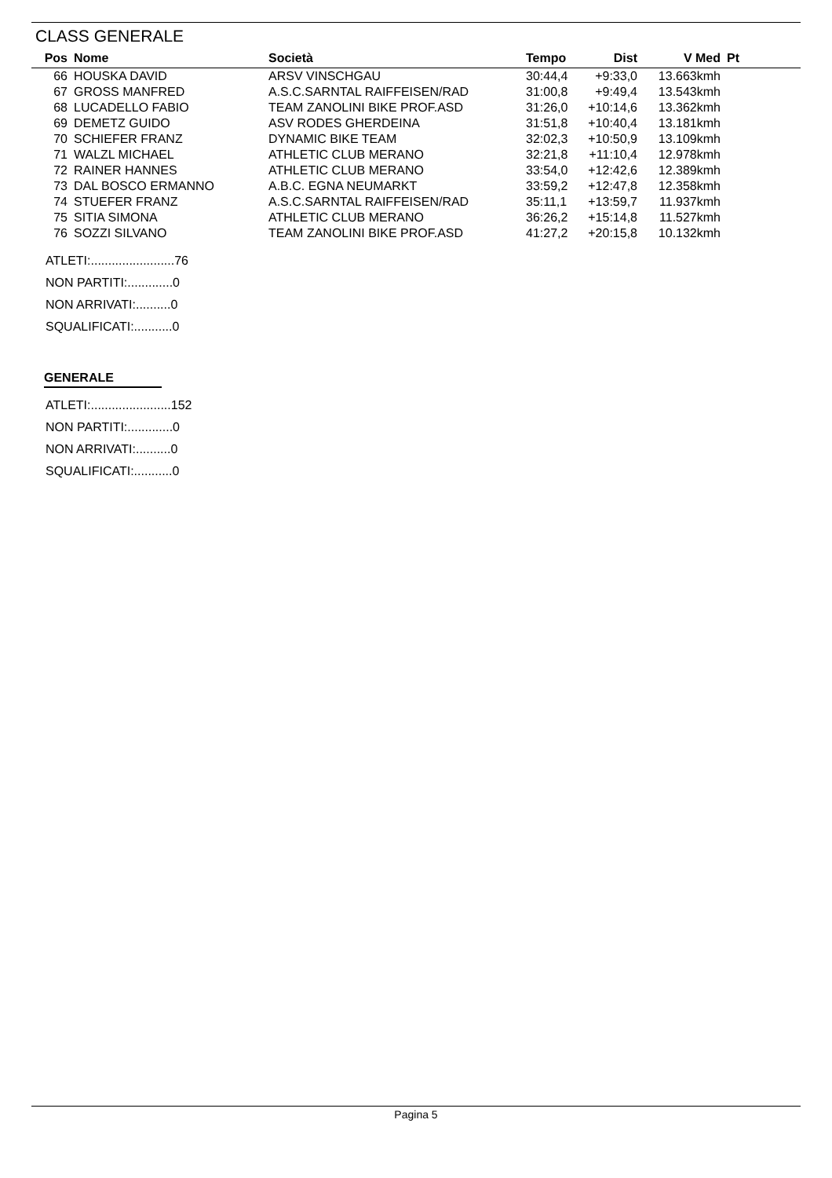CLASS GENERALE
| Pos | Nome | Società | Tempo | Dist | V Med | Pt |
| --- | --- | --- | --- | --- | --- | --- |
| 66 | HOUSKA DAVID | ARSV VINSCHGAU | 30:44,4 | +9:33,0 | 13.663kmh | |
| 67 | GROSS MANFRED | A.S.C.SARNTAL RAIFFEISEN/RAD | 31:00,8 | +9:49,4 | 13.543kmh | |
| 68 | LUCADELLO FABIO | TEAM ZANOLINI BIKE PROF.ASD | 31:26,0 | +10:14,6 | 13.362kmh | |
| 69 | DEMETZ GUIDO | ASV RODES GHERDEINA | 31:51,8 | +10:40,4 | 13.181kmh | |
| 70 | SCHIEFER FRANZ | DYNAMIC BIKE TEAM | 32:02,3 | +10:50,9 | 13.109kmh | |
| 71 | WALZL MICHAEL | ATHLETIC CLUB MERANO | 32:21,8 | +11:10,4 | 12.978kmh | |
| 72 | RAINER HANNES | ATHLETIC CLUB MERANO | 33:54,0 | +12:42,6 | 12.389kmh | |
| 73 | DAL BOSCO ERMANNO | A.B.C. EGNA NEUMARKT | 33:59,2 | +12:47,8 | 12.358kmh | |
| 74 | STUEFER FRANZ | A.S.C.SARNTAL RAIFFEISEN/RAD | 35:11,1 | +13:59,7 | 11.937kmh | |
| 75 | SITIA SIMONA | ATHLETIC CLUB MERANO | 36:26,2 | +15:14,8 | 11.527kmh | |
| 76 | SOZZI SILVANO | TEAM ZANOLINI BIKE PROF.ASD | 41:27,2 | +20:15,8 | 10.132kmh | |
ATLETI:........................76
NON PARTITI:.............0
NON ARRIVATI:..........0
SQUALIFICATI:...........0
GENERALE
ATLETI:.......................152
NON PARTITI:.............0
NON ARRIVATI:..........0
SQUALIFICATI:...........0
Pagina 5